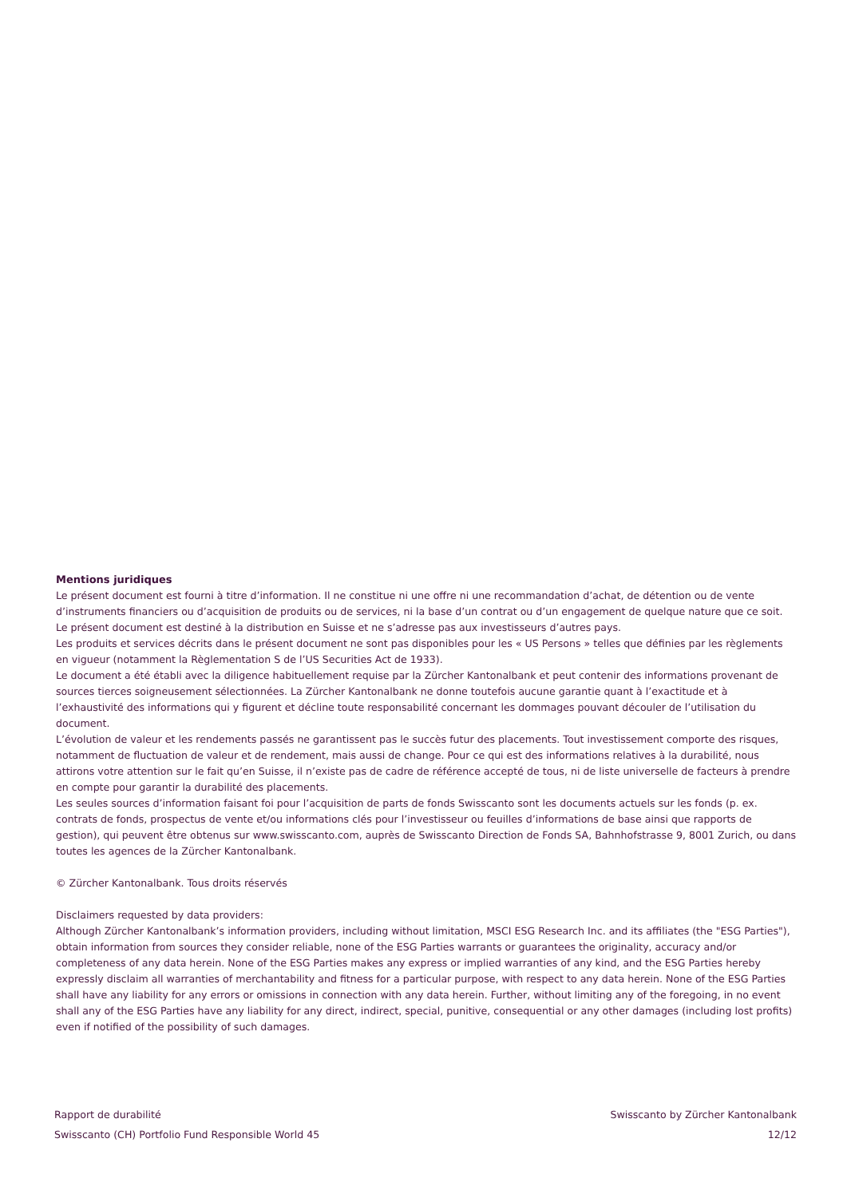Mentions juridiques
Le présent document est fourni à titre d’information. Il ne constitue ni une offre ni une recommandation d’achat, de détention ou de vente d’instruments financiers ou d’acquisition de produits ou de services, ni la base d’un contrat ou d’un engagement de quelque nature que ce soit.
Le présent document est destiné à la distribution en Suisse et ne s’adresse pas aux investisseurs d’autres pays.
Les produits et services décrits dans le présent document ne sont pas disponibles pour les « US Persons » telles que définies par les règlements en vigueur (notamment la Règlementation S de l’US Securities Act de 1933).
Le document a été établi avec la diligence habituellement requise par la Zürcher Kantonalbank et peut contenir des informations provenant de sources tierces soigneusement sélectionnées. La Zürcher Kantonalbank ne donne toutefois aucune garantie quant à l’exactitude et à l’exhaustivité des informations qui y figurent et décline toute responsabilité concernant les dommages pouvant découler de l’utilisation du document.
L’évolution de valeur et les rendements passés ne garantissent pas le succès futur des placements. Tout investissement comporte des risques, notamment de fluctuation de valeur et de rendement, mais aussi de change. Pour ce qui est des informations relatives à la durabilité, nous attirons votre attention sur le fait qu’en Suisse, il n’existe pas de cadre de référence accepté de tous, ni de liste universelle de facteurs à prendre en compte pour garantir la durabilité des placements.
Les seules sources d’information faisant foi pour l’acquisition de parts de fonds Swisscanto sont les documents actuels sur les fonds (p. ex. contrats de fonds, prospectus de vente et/ou informations clés pour l’investisseur ou feuilles d’informations de base ainsi que rapports de gestion), qui peuvent être obtenus sur www.swisscanto.com, auprès de Swisscanto Direction de Fonds SA, Bahnhofstrasse 9, 8001 Zurich, ou dans toutes les agences de la Zürcher Kantonalbank.
© Zürcher Kantonalbank. Tous droits réservés
Disclaimers requested by data providers:
Although Zürcher Kantonalbank’s information providers, including without limitation, MSCI ESG Research Inc. and its affiliates (the "ESG Parties"), obtain information from sources they consider reliable, none of the ESG Parties warrants or guarantees the originality, accuracy and/or completeness of any data herein. None of the ESG Parties makes any express or implied warranties of any kind, and the ESG Parties hereby expressly disclaim all warranties of merchantability and fitness for a particular purpose, with respect to any data herein. None of the ESG Parties shall have any liability for any errors or omissions in connection with any data herein. Further, without limiting any of the foregoing, in no event shall any of the ESG Parties have any liability for any direct, indirect, special, punitive, consequential or any other damages (including lost profits) even if notified of the possibility of such damages.
Rapport de durabilité Swisscanto by Zürcher Kantonalbank
Swisscanto (CH) Portfolio Fund Responsible World 45 12/12